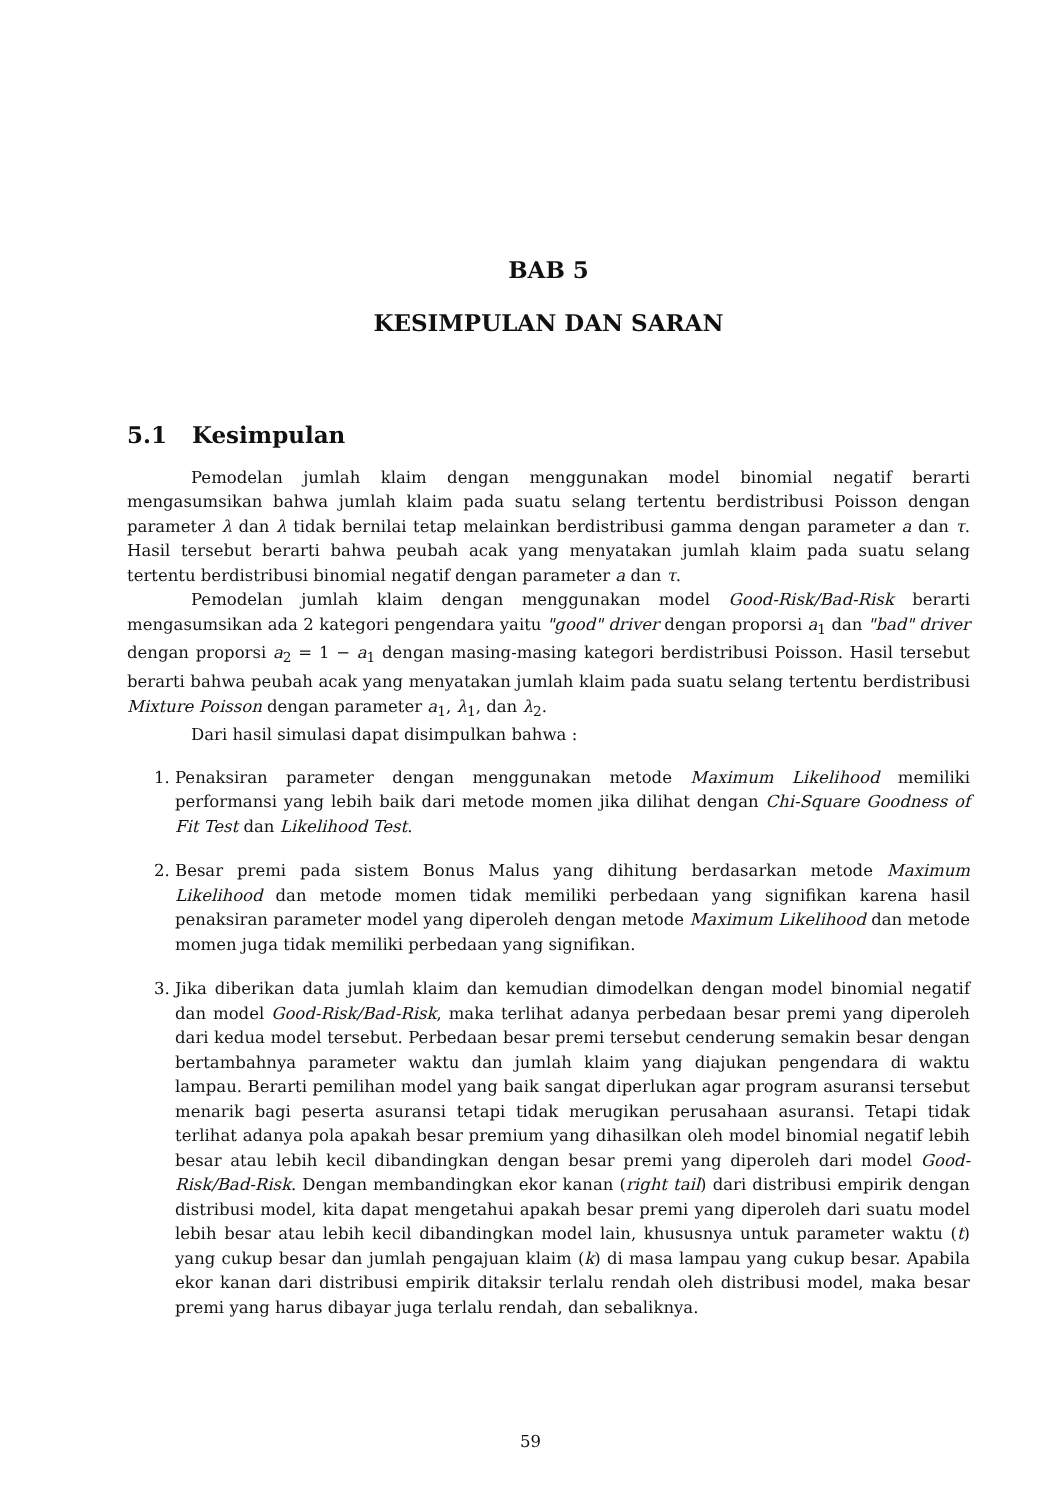BAB 5
KESIMPULAN DAN SARAN
5.1 Kesimpulan
Pemodelan jumlah klaim dengan menggunakan model binomial negatif berarti mengasumsikan bahwa jumlah klaim pada suatu selang tertentu berdistribusi Poisson dengan parameter λ dan λ tidak bernilai tetap melainkan berdistribusi gamma dengan parameter a dan τ. Hasil tersebut berarti bahwa peubah acak yang menyatakan jumlah klaim pada suatu selang tertentu berdistribusi binomial negatif dengan parameter a dan τ.
Pemodelan jumlah klaim dengan menggunakan model Good-Risk/Bad-Risk berarti mengasumsikan ada 2 kategori pengendara yaitu "good" driver dengan proporsi a<sub>1</sub> dan "bad" driver dengan proporsi a<sub>2</sub> = 1 − a<sub>1</sub> dengan masing-masing kategori berdistribusi Poisson. Hasil tersebut berarti bahwa peubah acak yang menyatakan jumlah klaim pada suatu selang tertentu berdistribusi Mixture Poisson dengan parameter a<sub>1</sub>, λ<sub>1</sub>, dan λ<sub>2</sub>.
Dari hasil simulasi dapat disimpulkan bahwa :
1. Penaksiran parameter dengan menggunakan metode Maximum Likelihood memiliki performansi yang lebih baik dari metode momen jika dilihat dengan Chi-Square Goodness of Fit Test dan Likelihood Test.
2. Besar premi pada sistem Bonus Malus yang dihitung berdasarkan metode Maximum Likelihood dan metode momen tidak memiliki perbedaan yang signifikan karena hasil penaksiran parameter model yang diperoleh dengan metode Maximum Likelihood dan metode momen juga tidak memiliki perbedaan yang signifikan.
3. Jika diberikan data jumlah klaim dan kemudian dimodelkan dengan model binomial negatif dan model Good-Risk/Bad-Risk, maka terlihat adanya perbedaan besar premi yang diperoleh dari kedua model tersebut. Perbedaan besar premi tersebut cenderung semakin besar dengan bertambahnya parameter waktu dan jumlah klaim yang diajukan pengendara di waktu lampau. Berarti pemilihan model yang baik sangat diperlukan agar program asuransi tersebut menarik bagi peserta asuransi tetapi tidak merugikan perusahaan asuransi. Tetapi tidak terlihat adanya pola apakah besar premium yang dihasilkan oleh model binomial negatif lebih besar atau lebih kecil dibandingkan dengan besar premi yang diperoleh dari model Good-Risk/Bad-Risk. Dengan membandingkan ekor kanan (right tail) dari distribusi empirik dengan distribusi model, kita dapat mengetahui apakah besar premi yang diperoleh dari suatu model lebih besar atau lebih kecil dibandingkan model lain, khususnya untuk parameter waktu (t) yang cukup besar dan jumlah pengajuan klaim (k) di masa lampau yang cukup besar. Apabila ekor kanan dari distribusi empirik ditaksir terlalu rendah oleh distribusi model, maka besar premi yang harus dibayar juga terlalu rendah, dan sebaliknya.
59